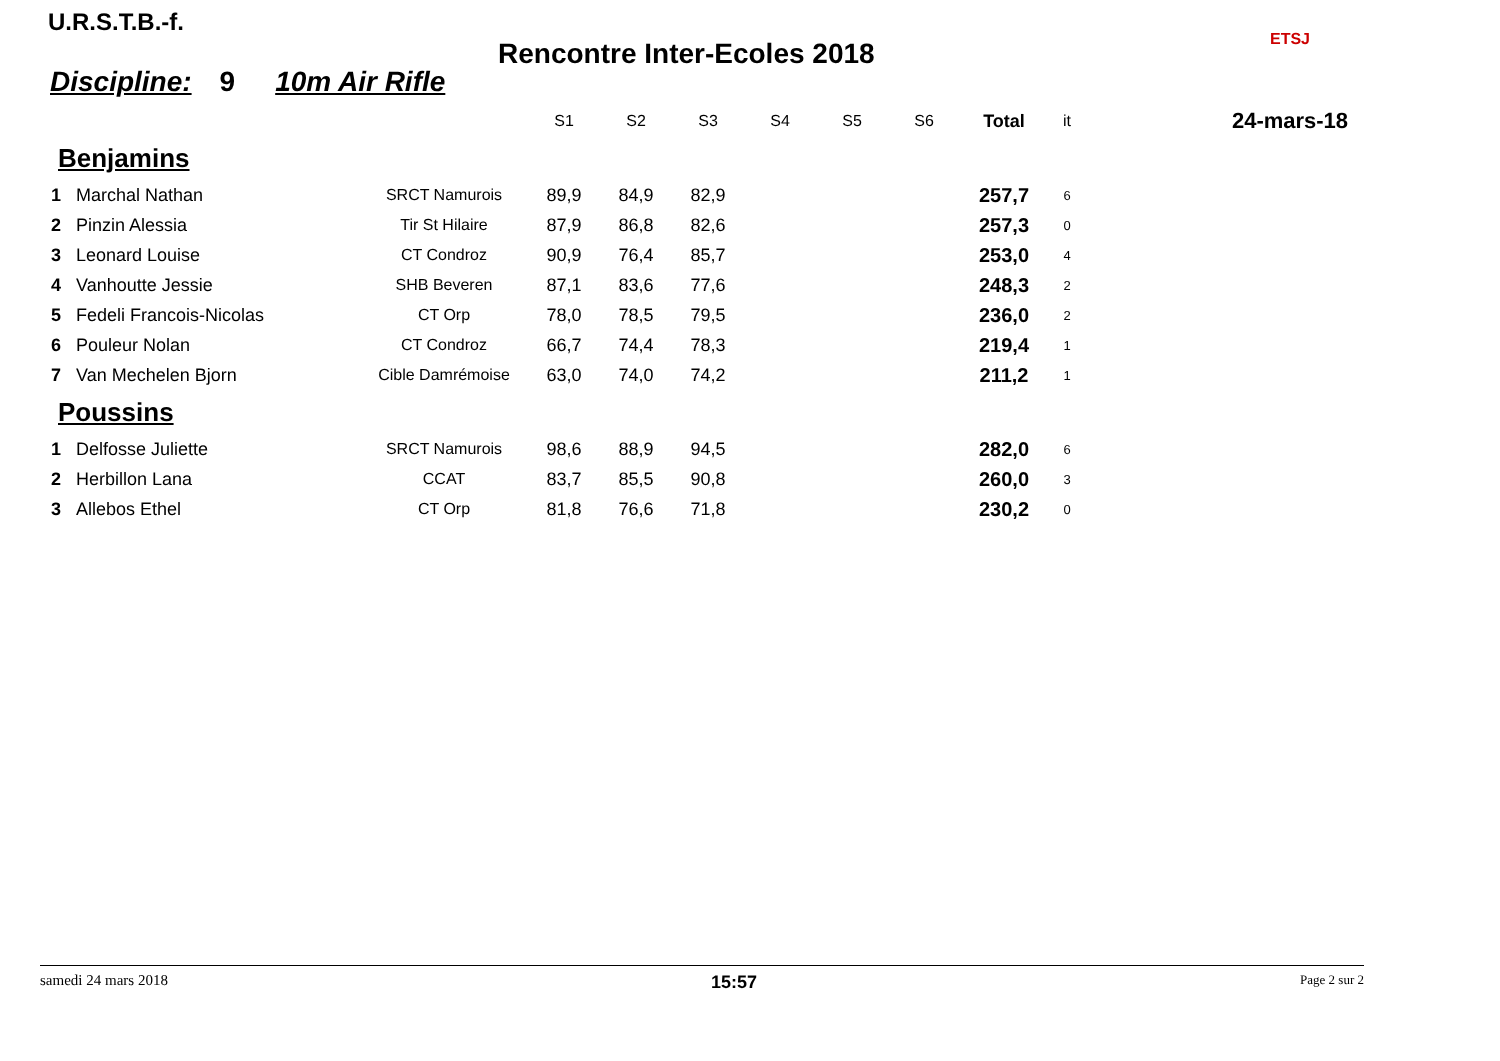U.R.S.T.B.-f.
Rencontre Inter-Ecoles 2018
Discipline: 9 10m Air Rifle
ETSJ
24-mars-18
| | | | S1 | S2 | S3 | S4 | S5 | S6 | Total | it |
| --- | --- | --- | --- | --- | --- | --- | --- | --- | --- | --- |
| Benjamins | | | | | | | | | | |
| 1 | Marchal Nathan | SRCT Namurois | 89,9 | 84,9 | 82,9 | | | | 257,7 | 6 |
| 2 | Pinzin Alessia | Tir St Hilaire | 87,9 | 86,8 | 82,6 | | | | 257,3 | 0 |
| 3 | Leonard Louise | CT Condroz | 90,9 | 76,4 | 85,7 | | | | 253,0 | 4 |
| 4 | Vanhoutte Jessie | SHB Beveren | 87,1 | 83,6 | 77,6 | | | | 248,3 | 2 |
| 5 | Fedeli Francois-Nicolas | CT Orp | 78,0 | 78,5 | 79,5 | | | | 236,0 | 2 |
| 6 | Pouleur Nolan | CT Condroz | 66,7 | 74,4 | 78,3 | | | | 219,4 | 1 |
| 7 | Van Mechelen Bjorn | Cible Damrémoise | 63,0 | 74,0 | 74,2 | | | | 211,2 | 1 |
| Poussins | | | | | | | | | | |
| 1 | Delfosse Juliette | SRCT Namurois | 98,6 | 88,9 | 94,5 | | | | 282,0 | 6 |
| 2 | Herbillon Lana | CCAT | 83,7 | 85,5 | 90,8 | | | | 260,0 | 3 |
| 3 | Allebos Ethel | CT Orp | 81,8 | 76,6 | 71,8 | | | | 230,2 | 0 |
samedi 24 mars 2018 15:57 Page 2 sur 2